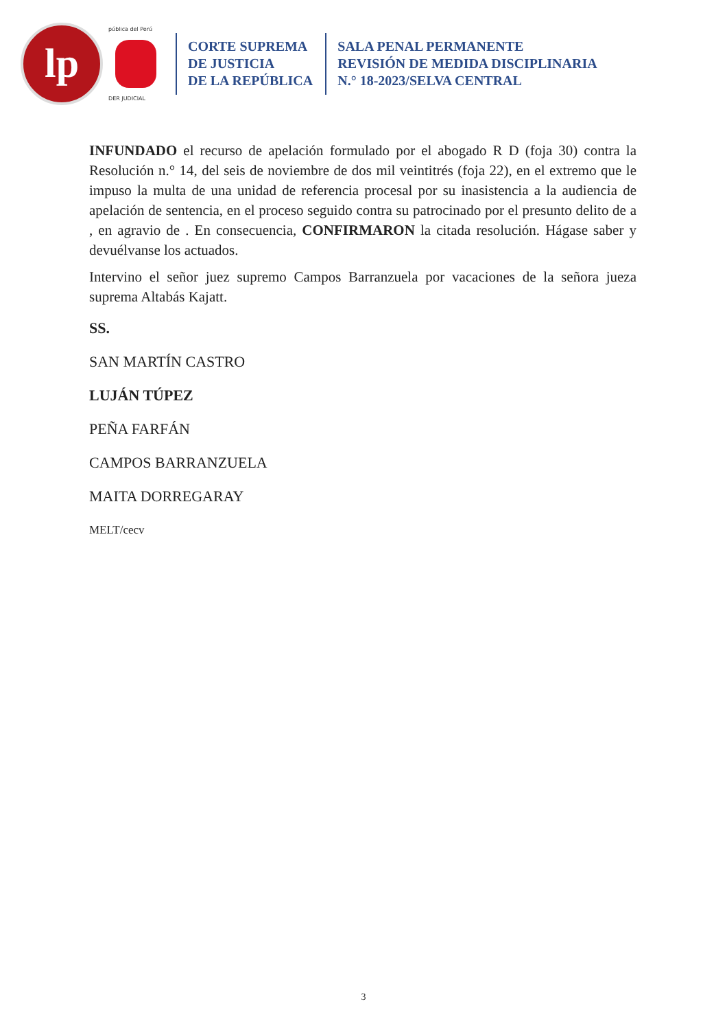lp
pública del Perú
DER JUDICIAL
CORTE SUPREMA
DE JUSTICIA
DE LA REPÚBLICA
SALA PENAL PERMANENTE
REVISIÓN DE MEDIDA DISCIPLINARIA
N.° 18-2023/SELVA CENTRAL
INFUNDADO el recurso de apelación formulado por el abogado R D (foja 30) contra la Resolución n.° 14, del seis de noviembre de dos mil veintitrés (foja 22), en el extremo que le impuso la multa de una unidad de referencia procesal por su inasistencia a la audiencia de apelación de sentencia, en el proceso seguido contra su patrocinado por el presunto delito de a , en agravio de . En consecuencia, CONFIRMARON la citada resolución. Hágase saber y devuélvanse los actuados.
Intervino el señor juez supremo Campos Barranzuela por vacaciones de la señora jueza suprema Altabás Kajatt.
SS.
SAN MARTÍN CASTRO
LUJÁN TÚPEZ
PEÑA FARFÁN
CAMPOS BARRANZUELA
MAITA DORREGARAY
MELT/cecv
3